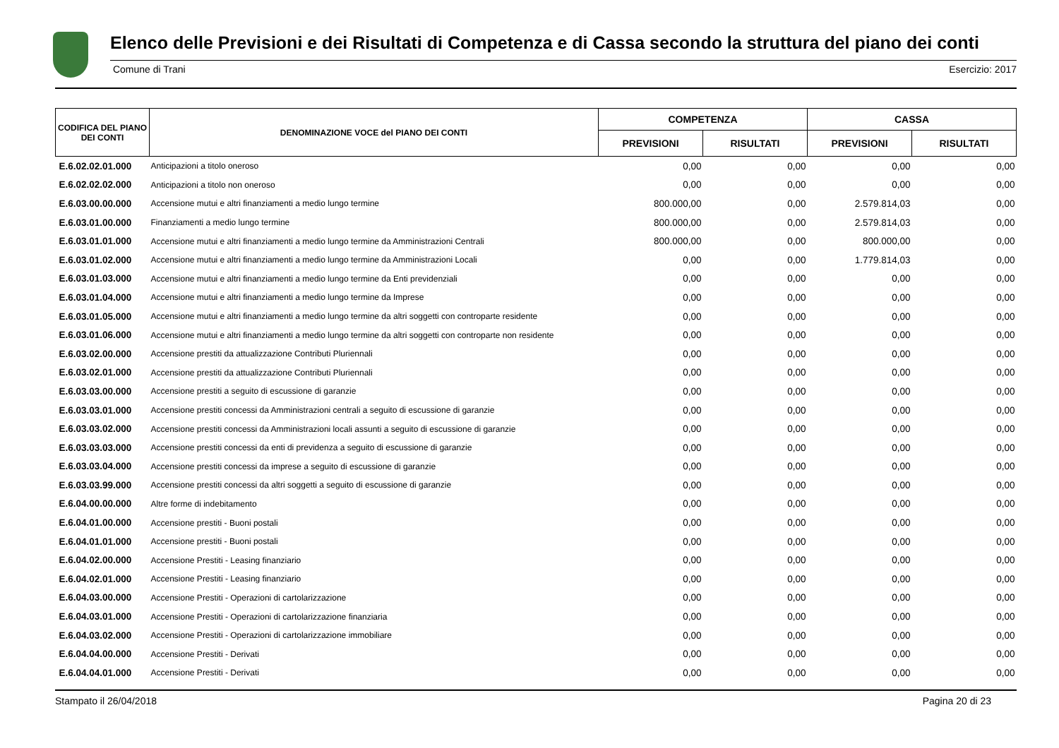Elenco delle Previsioni e dei Risultati di Competenza e di Cassa secondo la struttura del piano dei conti
Comune di Trani Esercizio: 2017
| CODIFICA DEL PIANO DEI CONTI | DENOMINAZIONE VOCE del PIANO DEI CONTI | COMPETENZA | | CASSA | |
| --- | --- | --- | --- | --- | --- |
| | | PREVISIONI | RISULTATI | PREVISIONI | RISULTATI |
| E.6.02.02.01.000 | Anticipazioni a titolo oneroso | 0,00 | 0,00 | 0,00 | 0,00 |
| E.6.02.02.02.000 | Anticipazioni a titolo non oneroso | 0,00 | 0,00 | 0,00 | 0,00 |
| E.6.03.00.00.000 | Accensione mutui e altri finanziamenti a medio lungo termine | 800.000,00 | 0,00 | 2.579.814,03 | 0,00 |
| E.6.03.01.00.000 | Finanziamenti a medio lungo termine | 800.000,00 | 0,00 | 2.579.814,03 | 0,00 |
| E.6.03.01.01.000 | Accensione mutui e altri finanziamenti a medio lungo termine da Amministrazioni Centrali | 800.000,00 | 0,00 | 800.000,00 | 0,00 |
| E.6.03.01.02.000 | Accensione mutui e altri finanziamenti a medio lungo termine da Amministrazioni Locali | 0,00 | 0,00 | 1.779.814,03 | 0,00 |
| E.6.03.01.03.000 | Accensione mutui e altri finanziamenti a medio lungo termine da Enti previdenziali | 0,00 | 0,00 | 0,00 | 0,00 |
| E.6.03.01.04.000 | Accensione mutui e altri finanziamenti a medio lungo termine da Imprese | 0,00 | 0,00 | 0,00 | 0,00 |
| E.6.03.01.05.000 | Accensione mutui e altri finanziamenti a medio lungo termine da altri soggetti con controparte residente | 0,00 | 0,00 | 0,00 | 0,00 |
| E.6.03.01.06.000 | Accensione mutui e altri finanziamenti a medio lungo termine da altri soggetti con controparte non residente | 0,00 | 0,00 | 0,00 | 0,00 |
| E.6.03.02.00.000 | Accensione prestiti da attualizzazione Contributi Pluriennali | 0,00 | 0,00 | 0,00 | 0,00 |
| E.6.03.02.01.000 | Accensione prestiti da attualizzazione Contributi Pluriennali | 0,00 | 0,00 | 0,00 | 0,00 |
| E.6.03.03.00.000 | Accensione prestiti a seguito di escussione di garanzie | 0,00 | 0,00 | 0,00 | 0,00 |
| E.6.03.03.01.000 | Accensione prestiti concessi da Amministrazioni centrali a seguito di escussione di garanzie | 0,00 | 0,00 | 0,00 | 0,00 |
| E.6.03.03.02.000 | Accensione prestiti concessi da Amministrazioni locali assunti a seguito di escussione di garanzie | 0,00 | 0,00 | 0,00 | 0,00 |
| E.6.03.03.03.000 | Accensione prestiti concessi da enti di previdenza a seguito di escussione di garanzie | 0,00 | 0,00 | 0,00 | 0,00 |
| E.6.03.03.04.000 | Accensione prestiti concessi da imprese a seguito di escussione di garanzie | 0,00 | 0,00 | 0,00 | 0,00 |
| E.6.03.03.99.000 | Accensione prestiti concessi da altri soggetti a seguito di escussione di garanzie | 0,00 | 0,00 | 0,00 | 0,00 |
| E.6.04.00.00.000 | Altre forme di indebitamento | 0,00 | 0,00 | 0,00 | 0,00 |
| E.6.04.01.00.000 | Accensione prestiti - Buoni postali | 0,00 | 0,00 | 0,00 | 0,00 |
| E.6.04.01.01.000 | Accensione prestiti - Buoni postali | 0,00 | 0,00 | 0,00 | 0,00 |
| E.6.04.02.00.000 | Accensione Prestiti - Leasing finanziario | 0,00 | 0,00 | 0,00 | 0,00 |
| E.6.04.02.01.000 | Accensione Prestiti - Leasing finanziario | 0,00 | 0,00 | 0,00 | 0,00 |
| E.6.04.03.00.000 | Accensione Prestiti - Operazioni di cartolarizzazione | 0,00 | 0,00 | 0,00 | 0,00 |
| E.6.04.03.01.000 | Accensione Prestiti - Operazioni di cartolarizzazione finanziaria | 0,00 | 0,00 | 0,00 | 0,00 |
| E.6.04.03.02.000 | Accensione Prestiti - Operazioni di cartolarizzazione immobiliare | 0,00 | 0,00 | 0,00 | 0,00 |
| E.6.04.04.00.000 | Accensione Prestiti - Derivati | 0,00 | 0,00 | 0,00 | 0,00 |
| E.6.04.04.01.000 | Accensione Prestiti - Derivati | 0,00 | 0,00 | 0,00 | 0,00 |
Stampato il 26/04/2018 Pagina 20 di 23